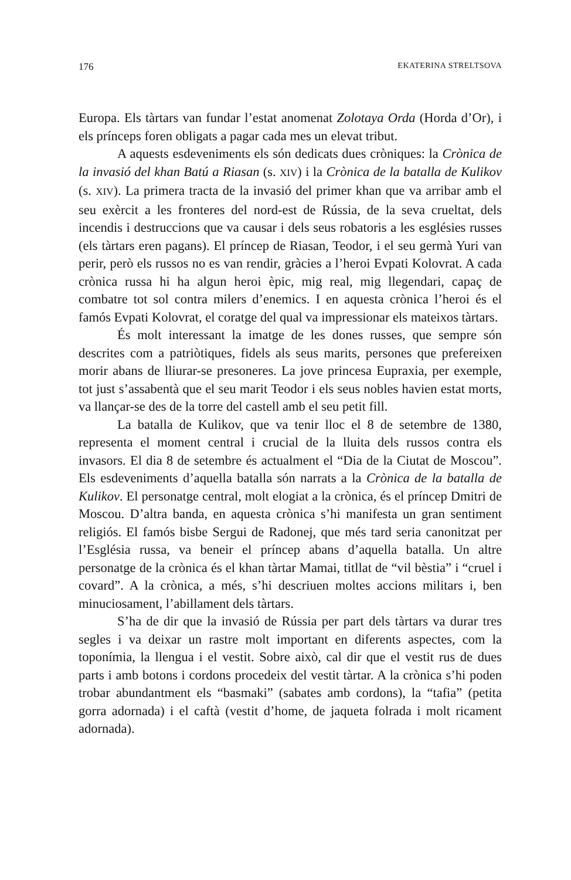176 EKATERINA STRELTSOVA
Europa. Els tàrtars van fundar l’estat anomenat Zolotaya Orda (Horda d’Or), i els prínceps foren obligats a pagar cada mes un elevat tribut.
A aquests esdeveniments els són dedicats dues cròniques: la Crònica de la invasió del khan Batú a Riasan (s. XIV) i la Crònica de la batalla de Kulikov (s. XIV). La primera tracta de la invasió del primer khan que va arribar amb el seu exèrcit a les fronteres del nord-est de Rússia, de la seva crueltat, dels incendis i destruccions que va causar i dels seus robatoris a les esglésies russes (els tàrtars eren pagans). El príncep de Riasan, Teodor, i el seu germà Yuri van perir, però els russos no es van rendir, gràcies a l’heroi Evpati Kolovrat. A cada crònica russa hi ha algun heroi èpic, mig real, mig llegendari, capaç de combatre tot sol contra milers d’enemics. I en aquesta crònica l’heroi és el famós Evpati Kolovrat, el coratge del qual va impressionar els mateixos tàrtars.
És molt interessant la imatge de les dones russes, que sempre són descrites com a patriòtiques, fidels als seus marits, persones que prefereixen morir abans de lliurar-se presoneres. La jove princesa Eupraxia, per exemple, tot just s’assabentà que el seu marit Teodor i els seus nobles havien estat morts, va llançar-se des de la torre del castell amb el seu petit fill.
La batalla de Kulikov, que va tenir lloc el 8 de setembre de 1380, representa el moment central i crucial de la lluita dels russos contra els invasors. El dia 8 de setembre és actualment el “Dia de la Ciutat de Moscou”. Els esdeveniments d’aquella batalla són narrats a la Crònica de la batalla de Kulikov. El personatge central, molt elogiat a la crònica, és el príncep Dmitri de Moscou. D’altra banda, en aquesta crònica s’hi manifesta un gran sentiment religiós. El famós bisbe Sergui de Radonej, que més tard seria canonitzat per l’Església russa, va beneir el príncep abans d’aquella batalla. Un altre personatge de la crònica és el khan tàrtar Mamai, titllat de “vil bèstia” i “cruel i covard”. A la crònica, a més, s’hi descriuen moltes accions militars i, ben minuciosament, l’abillament dels tàrtars.
S’ha de dir que la invasió de Rússia per part dels tàrtars va durar tres segles i va deixar un rastre molt important en diferents aspectes, com la toponímia, la llengua i el vestit. Sobre això, cal dir que el vestit rus de dues parts i amb botons i cordons procedeix del vestit tàrtar. A la crònica s’hi poden trobar abundantment els “basmaki” (sabates amb cordons), la “tafia” (petita gorra adornada) i el caftà (vestit d’home, de jaqueta folrada i molt ricament adornada).